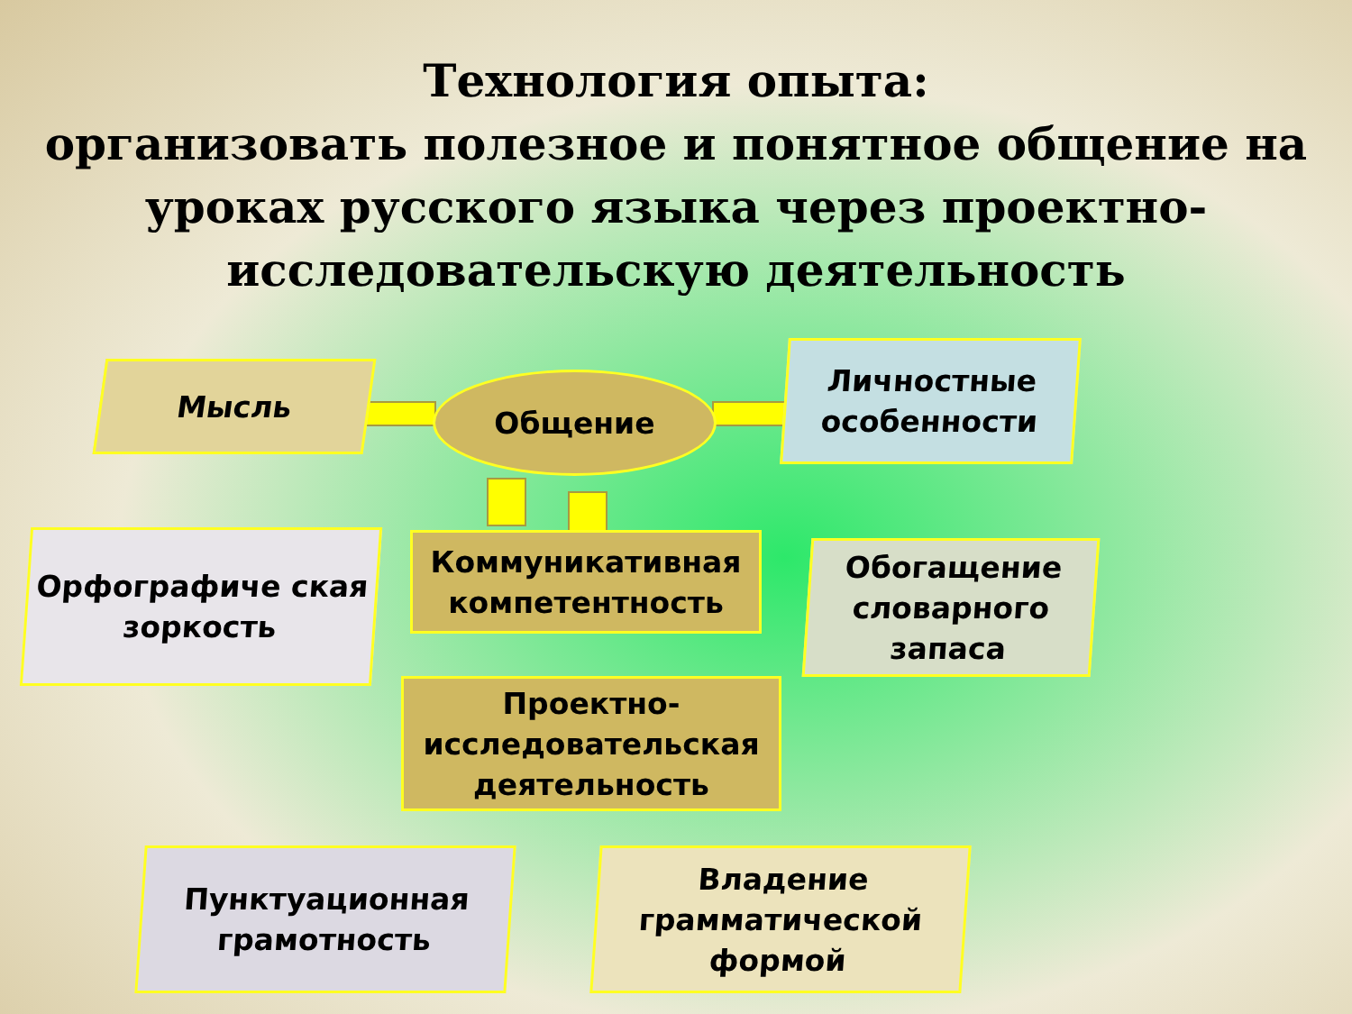Технология опыта:
организовать полезное и понятное общение на
уроках русского языка через проектно-
исследовательскую деятельность
Мысль Общение
Личностные особенности
Орфографиче ская зоркость
Коммуникативная компетентность
Обогащение словарного запаса
Проектно-исследовательская деятельность
Пунктуационная грамотность
Владение грамматической формой